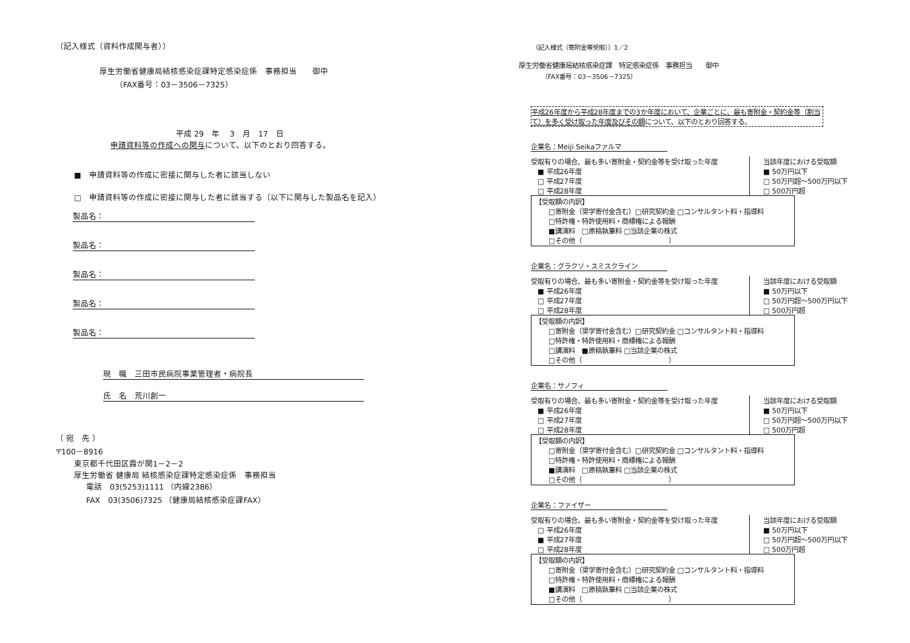（記入様式（資料作成関与者））
厚生労働省健康局結核感染症課特定感染症係　事務担当　　御中
（FAX番号：03－3506－7325）
平成 29　年　 3　月　17　日
申請資料等の作成への関与について、以下のとおり回答する。
■　申請資料等の作成に密接に関与した者に該当しない
□　申請資料等の作成に密接に関与した者に該当する（以下に関与した製品名を記入）
製品名：
製品名：
製品名：
製品名：
製品名：
現　職　三田市民病院事業管理者・病院長
氏　名　荒川創一
（ 宛　先 ）
〒100－8916
東京都千代田区霞が関1－2－2
厚生労働省 健康局 結核感染症課特定感染症係　事務担当
電話　03(5253)1111 （内線2386）
FAX　03(3506)7325 （健康局結核感染症課FAX）
（記入様式（寄附金等受取））1／2
厚生労働省健康局結核感染症課　特定感染症係　事務担当　　御中
（FAX番号：03－3506－7325）
平成26年度から平成28年度までの3か年度において、企業ごとに、最も寄附金・契約金等（割当て）を多く受け取った年度及びその額について、以下のとおり回答する。
企業名：Meiji Seikaファルマ
受取有りの場合、最も多い寄附金・契約金等を受け取った年度
　■ 平成26年度
　□ 平成27年度
　□ 平成28年度
当該年度における受取額
■ 50万円以下
□ 50万円超～500万円以下
□ 500万円超
【受取額の内訳】
□寄附金（奨学寄付金含む）□研究契約金 □コンサルタント料・指導料
□特許権・特許使用料・商標権による報酬
■講演料　□原稿執筆料 □当該企業の株式
□その他（　　　　　　　　　　　　　）
企業名：グラクソ・スミスクライン
受取有りの場合、最も多い寄附金・契約金等を受け取った年度
　■ 平成26年度
　□ 平成27年度
　□ 平成28年度
当該年度における受取額
■ 50万円以下
□ 50万円超～500万円以下
□ 500万円超
【受取額の内訳】
□寄附金（奨学寄付金含む）□研究契約金 □コンサルタント料・指導料
□特許権・特許使用料・商標権による報酬
□講演料　■原稿執筆料 □当該企業の株式
□その他（　　　　　　　　　　　　　）
企業名：サノフィ
受取有りの場合、最も多い寄附金・契約金等を受け取った年度
　■ 平成26年度
　□ 平成27年度
　□ 平成28年度
当該年度における受取額
■ 50万円以下
□ 50万円超～500万円以下
□ 500万円超
【受取額の内訳】
□寄附金（奨学寄付金含む）□研究契約金 □コンサルタント料・指導料
□特許権・特許使用料・商標権による報酬
■講演料　□原稿執筆料 □当該企業の株式
□その他（　　　　　　　　　　　　　）
企業名：ファイザー
受取有りの場合、最も多い寄附金・契約金等を受け取った年度
　□ 平成26年度
　■ 平成27年度
　□ 平成28年度
当該年度における受取額
■ 50万円以下
□ 50万円超～500万円以下
□ 500万円超
【受取額の内訳】
□寄附金（奨学寄付金含む）□研究契約金 □コンサルタント料・指導料
□特許権・特許使用料・商標権による報酬
■講演料　□原稿執筆料 □当該企業の株式
□その他（　　　　　　　　　　　　　）